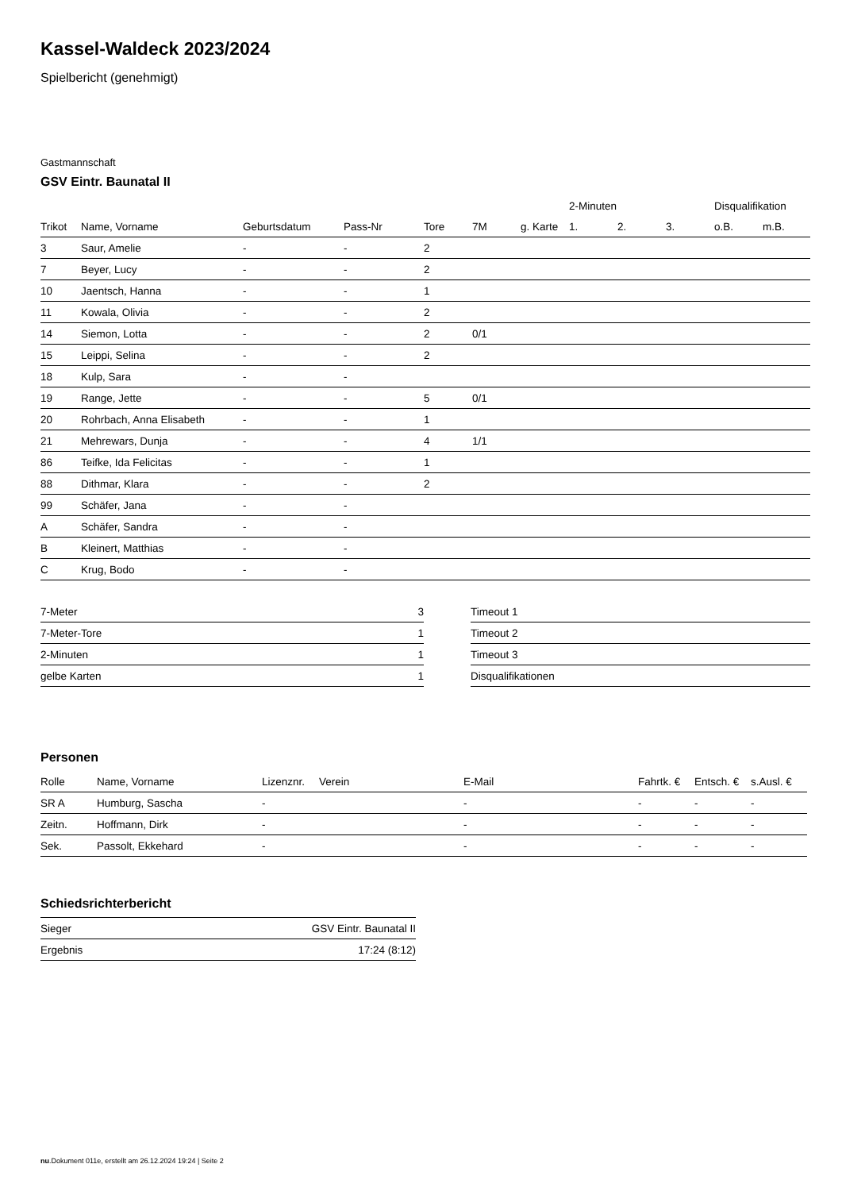Kassel-Waldeck 2023/2024
Spielbericht (genehmigt)
Gastmannschaft
GSV Eintr. Baunatal II
| | | | | | | | 2-Minuten | | | Disqualifikation | |
| --- | --- | --- | --- | --- | --- | --- | --- | --- | --- | --- | --- |
| Trikot | Name, Vorname | Geburtsdatum | Pass-Nr | Tore | 7M | g. Karte | 1. | 2. | 3. | o.B. | m.B. |
| 3 | Saur, Amelie | - | - | 2 | | | | | | | |
| 7 | Beyer, Lucy | - | - | 2 | | | | | | | |
| 10 | Jaentsch, Hanna | - | - | 1 | | | | | | | |
| 11 | Kowala, Olivia | - | - | 2 | | | | | | | |
| 14 | Siemon, Lotta | - | - | 2 | 0/1 | | | | | | |
| 15 | Leippi, Selina | - | - | 2 | | | | | | | |
| 18 | Kulp, Sara | - | - | | | | | | | | |
| 19 | Range, Jette | - | - | 5 | 0/1 | | | | | | |
| 20 | Rohrbach, Anna Elisabeth | - | - | 1 | | | | | | | |
| 21 | Mehrewars, Dunja | - | - | 4 | 1/1 | | | | | | |
| 86 | Teifke, Ida Felicitas | - | - | 1 | | | | | | | |
| 88 | Dithmar, Klara | - | - | 2 | | | | | | | |
| 99 | Schäfer, Jana | - | - | | | | | | | | |
| A | Schäfer, Sandra | - | - | | | | | | | | |
| B | Kleinert, Matthias | - | - | | | | | | | | |
| C | Krug, Bodo | - | - | | | | | | | | |
| 7-Meter | 3 |
| 7-Meter-Tore | 1 |
| 2-Minuten | 1 |
| gelbe Karten | 1 |
| Timeout 1 |
| Timeout 2 |
| Timeout 3 |
| Disqualifikationen |
Personen
| Rolle | Name, Vorname | Lizenznr. | Verein | E-Mail | Fahrtk. € | Entsch. € | s.Ausl. € |
| --- | --- | --- | --- | --- | --- | --- | --- |
| SR A | Humburg, Sascha | - | | - | - | - | - |
| Zeitn. | Hoffmann, Dirk | - | | - | - | - | - |
| Sek. | Passolt, Ekkehard | - | | - | - | - | - |
Schiedsrichterbericht
| Sieger | GSV Eintr. Baunatal II |
| Ergebnis | 17:24 (8:12) |
nu.Dokument 011e, erstellt am 26.12.2024 19:24 | Seite 2